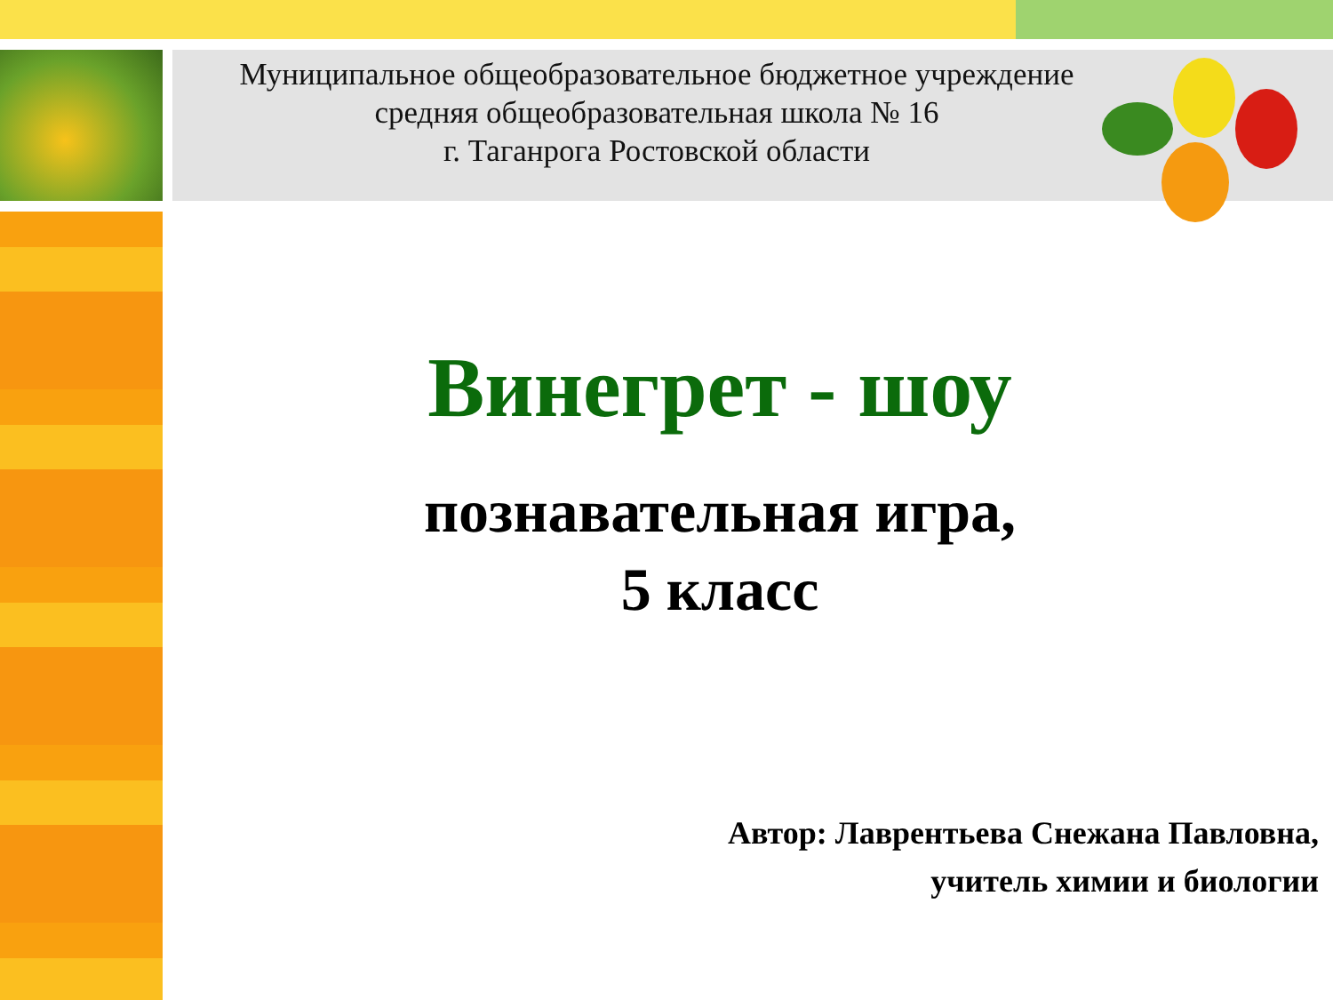Муниципальное общеобразовательное бюджетное учреждение
средняя общеобразовательная школа № 16
г. Таганрога Ростовской области
Винегрет - шоу
познавательная игра,
5 класс
Автор: Лаврентьева Снежана Павловна,
учитель химии и биологии